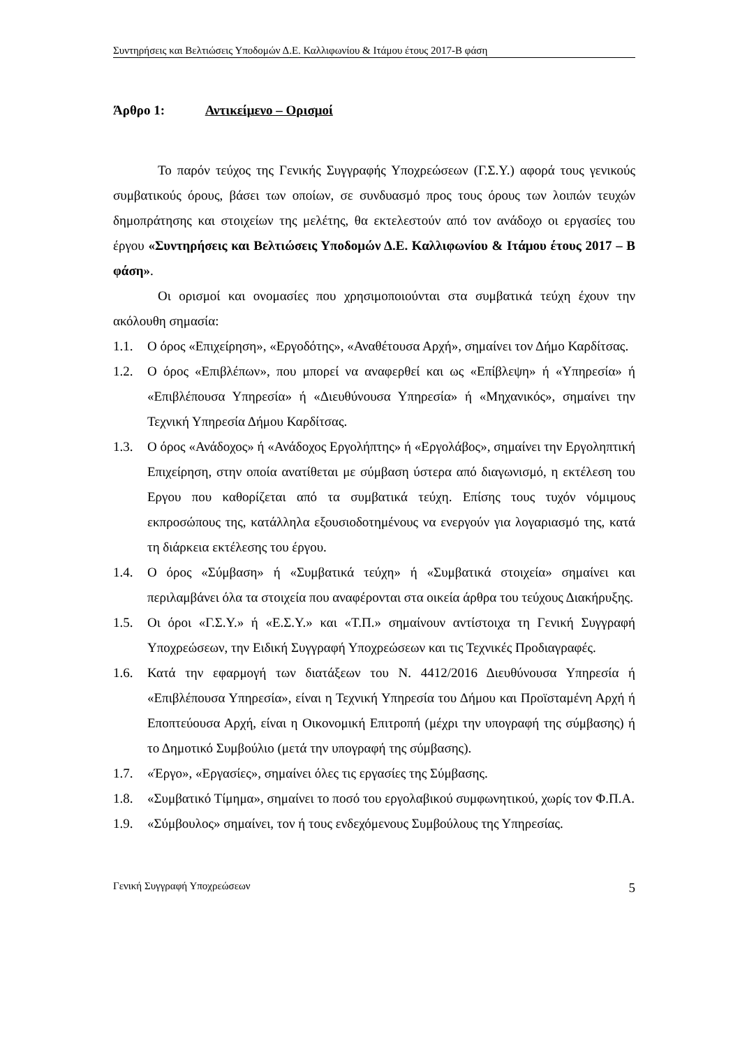Συντηρήσεις και Βελτιώσεις Υποδομών Δ.Ε. Καλλιφωνίου & Ιτάμου έτους 2017-Β φάση
Άρθρο 1: Αντικείμενο – Ορισμοί
Το παρόν τεύχος της Γενικής Συγγραφής Υποχρεώσεων (Γ.Σ.Υ.) αφορά τους γενικούς συμβατικούς όρους, βάσει των οποίων, σε συνδυασμό προς τους όρους των λοιπών τευχών δημοπράτησης και στοιχείων της μελέτης, θα εκτελεστούν από τον ανάδοχο οι εργασίες του έργου «Συντηρήσεις και Βελτιώσεις Υποδομών Δ.Ε. Καλλιφωνίου & Ιτάμου έτους 2017 – Β φάση».
Οι ορισμοί και ονομασίες που χρησιμοποιούνται στα συμβατικά τεύχη έχουν την ακόλουθη σημασία:
1.1. Ο όρος «Επιχείρηση», «Εργοδότης», «Αναθέτουσα Αρχή», σημαίνει τον Δήμο Καρδίτσας.
1.2. Ο όρος «Επιβλέπων», που μπορεί να αναφερθεί και ως «Επίβλεψη» ή «Υπηρεσία» ή «Επιβλέπουσα Υπηρεσία» ή «Διευθύνουσα Υπηρεσία» ή «Μηχανικός», σημαίνει την Τεχνική Υπηρεσία Δήμου Καρδίτσας.
1.3. Ο όρος «Ανάδοχος» ή «Ανάδοχος Εργολήπτης» ή «Εργολάβος», σημαίνει την Εργοληπτική Επιχείρηση, στην οποία ανατίθεται με σύμβαση ύστερα από διαγωνισμό, η εκτέλεση του Εργου που καθορίζεται από τα συμβατικά τεύχη. Επίσης τους τυχόν νόμιμους εκπροσώπους της, κατάλληλα εξουσιοδοτημένους να ενεργούν για λογαριασμό της, κατά τη διάρκεια εκτέλεσης του έργου.
1.4. Ο όρος «Σύμβαση» ή «Συμβατικά τεύχη» ή «Συμβατικά στοιχεία» σημαίνει και περιλαμβάνει όλα τα στοιχεία που αναφέρονται στα οικεία άρθρα του τεύχους Διακήρυξης.
1.5. Οι όροι «Γ.Σ.Υ.» ή «Ε.Σ.Υ.» και «Τ.Π.» σημαίνουν αντίστοιχα τη Γενική Συγγραφή Υποχρεώσεων, την Ειδική Συγγραφή Υποχρεώσεων και τις Τεχνικές Προδιαγραφές.
1.6. Κατά την εφαρμογή των διατάξεων του Ν. 4412/2016 Διευθύνουσα Υπηρεσία ή «Επιβλέπουσα Υπηρεσία», είναι η Τεχνική Υπηρεσία του Δήμου και Προϊσταμένη Αρχή ή Εποπτεύουσα Αρχή, είναι η Οικονομική Επιτροπή (μέχρι την υπογραφή της σύμβασης) ή το Δημοτικό Συμβούλιο (μετά την υπογραφή της σύμβασης).
1.7. «Έργο», «Εργασίες», σημαίνει όλες τις εργασίες της Σύμβασης.
1.8. «Συμβατικό Τίμημα», σημαίνει το ποσό του εργολαβικού συμφωνητικού, χωρίς τον Φ.Π.Α.
1.9. «Σύμβουλος» σημαίνει, τον ή τους ενδεχόμενους Συμβούλους της Υπηρεσίας.
Γενική Συγγραφή Υποχρεώσεων 5